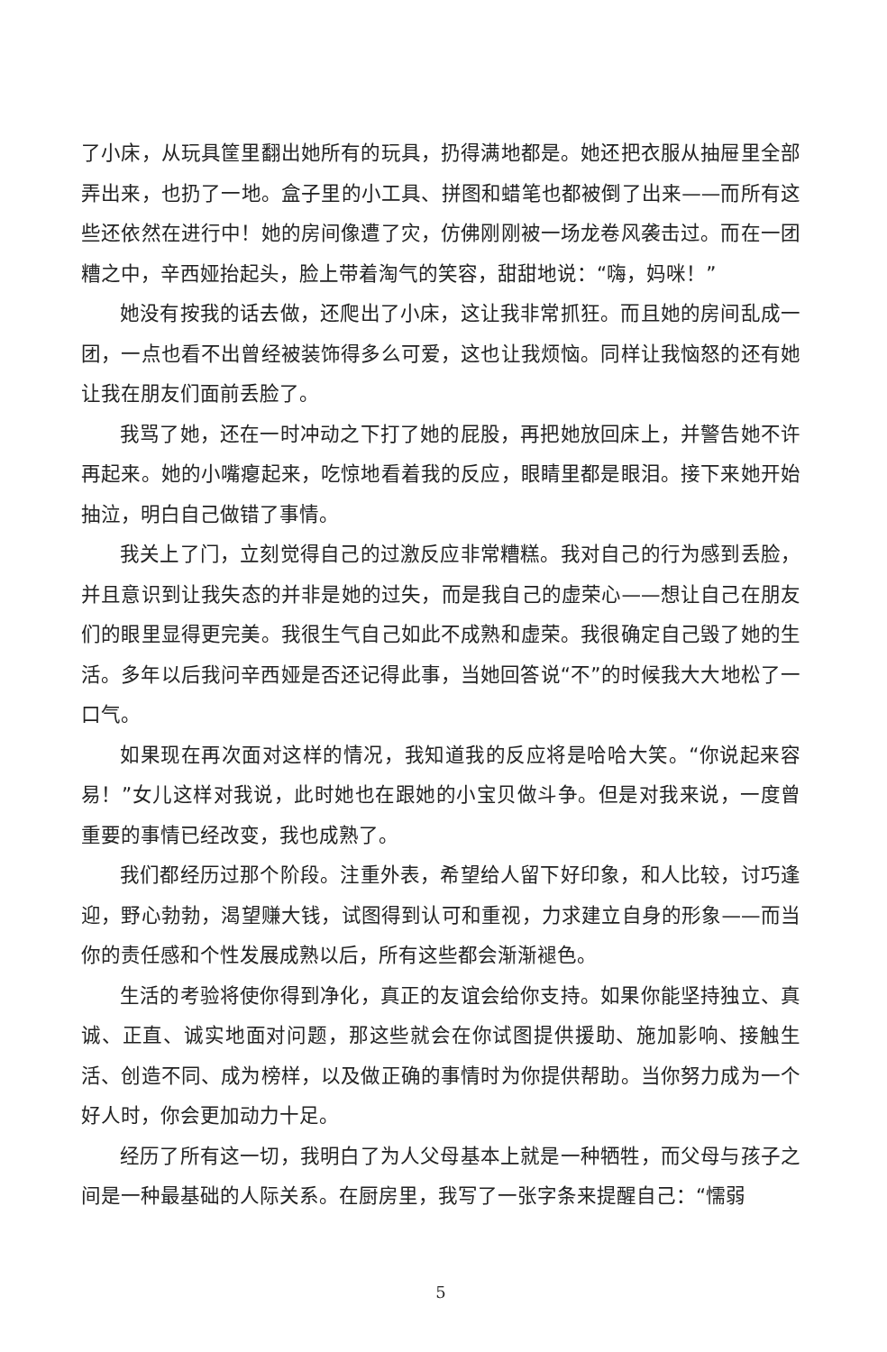了小床，从玩具筐里翻出她所有的玩具，扔得满地都是。她还把衣服从抽屉里全部弄出来，也扔了一地。盒子里的小工具、拼图和蜡笔也都被倒了出来——而所有这些还依然在进行中！她的房间像遭了灾，仿佛刚刚被一场龙卷风袭击过。而在一团糟之中，辛西娅抬起头，脸上带着淘气的笑容，甜甜地说：“嗨，妈咪！”
她没有按我的话去做，还爬出了小床，这让我非常抓狂。而且她的房间乱成一团，一点也看不出曾经被装饰得多么可爱，这也让我烦恼。同样让我恼怒的还有她让我在朋友们面前丢脸了。
我骂了她，还在一时冲动之下打了她的屁股，再把她放回床上，并警告她不许再起来。她的小嘴瘪起来，吃惊地看着我的反应，眼睛里都是眼泪。接下来她开始抽泣，明白自己做错了事情。
我关上了门，立刻觉得自己的过激反应非常糟糕。我对自己的行为感到丢脸，并且意识到让我失态的并非是她的过失，而是我自己的虚荣心——想让自己在朋友们的眼里显得更完美。我很生气自己如此不成熟和虚荣。我很确定自己毁了她的生活。多年以后我问辛西娅是否还记得此事，当她回答说“不”的时候我大大地松了一口气。
如果现在再次面对这样的情况，我知道我的反应将是哈哈大笑。“你说起来容易！”女儿这样对我说，此时她也在跟她的小宝贝做斗争。但是对我来说，一度曾重要的事情已经改变，我也成熟了。
我们都经历过那个阶段。注重外表，希望给人留下好印象，和人比较，讨巧逢迎，野心勃勃，渴望赚大钱，试图得到认可和重视，力求建立自身的形象——而当你的责任感和个性发展成熟以后，所有这些都会渐渐褪色。
生活的考验将使你得到净化，真正的友谊会给你支持。如果你能坚持独立、真诚、正直、诚实地面对问题，那这些就会在你试图提供援助、施加影响、接触生活、创造不同、成为榜样，以及做正确的事情时为你提供帮助。当你努力成为一个好人时，你会更加动力十足。
经历了所有这一切，我明白了为人父母基本上就是一种牺牲，而父母与孩子之间是一种最基础的人际关系。在厨房里，我写了一张字条来提醒自己：“懦弱
5